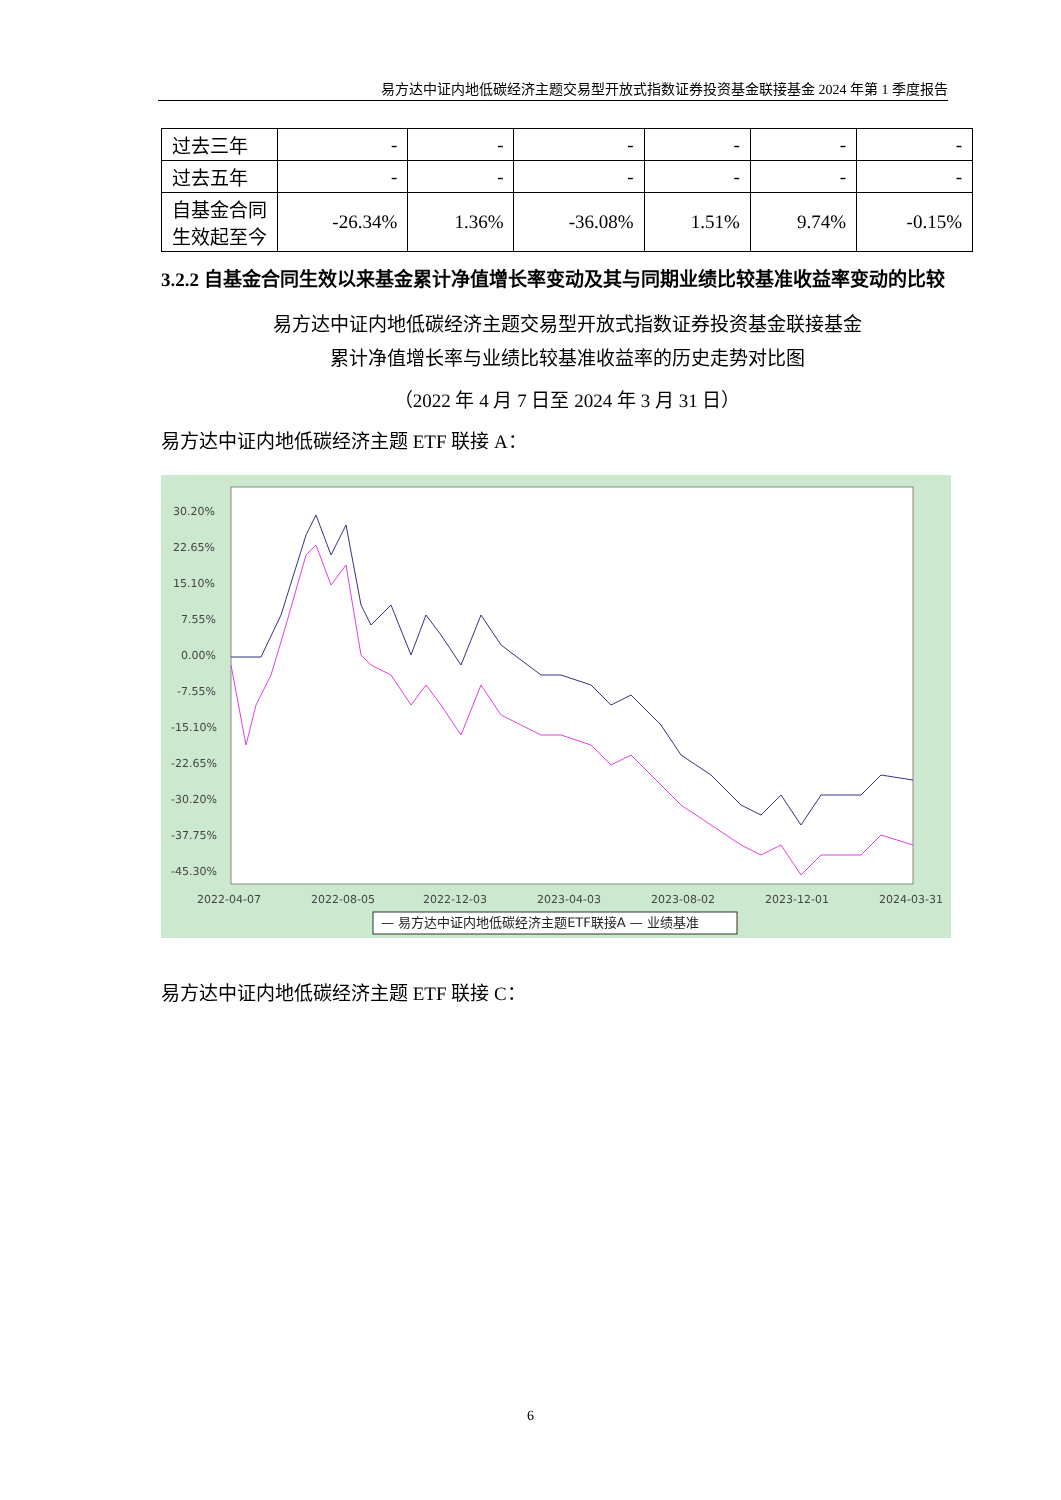易方达中证内地低碳经济主题交易型开放式指数证券投资基金联接基金 2024 年第 1 季度报告
| 过去三年 | - | - | - | - | - | - |
| 过去五年 | - | - | - | - | - | - |
| 自基金合同生效起至今 | -26.34% | 1.36% | -36.08% | 1.51% | 9.74% | -0.15% |
3.2.2 自基金合同生效以来基金累计净值增长率变动及其与同期业绩比较基准收益率变动的比较
易方达中证内地低碳经济主题交易型开放式指数证券投资基金联接基金
累计净值增长率与业绩比较基准收益率的历史走势对比图
（2022 年 4 月 7 日至 2024 年 3 月 31 日）
易方达中证内地低碳经济主题 ETF 联接 A：
30.20%
22.65%
15.10%
7.55%
0.00%
-7.55%
-15.10%
-22.65%
-30.20%
-37.75%
-45.30%
2022-04-07
2022-08-05
2022-12-03
2023-04-03
2023-08-02
2023-12-01
2024-03-31
— 易方达中证内地低碳经济主题ETF联接A — 业绩基准
易方达中证内地低碳经济主题 ETF 联接 C：
6